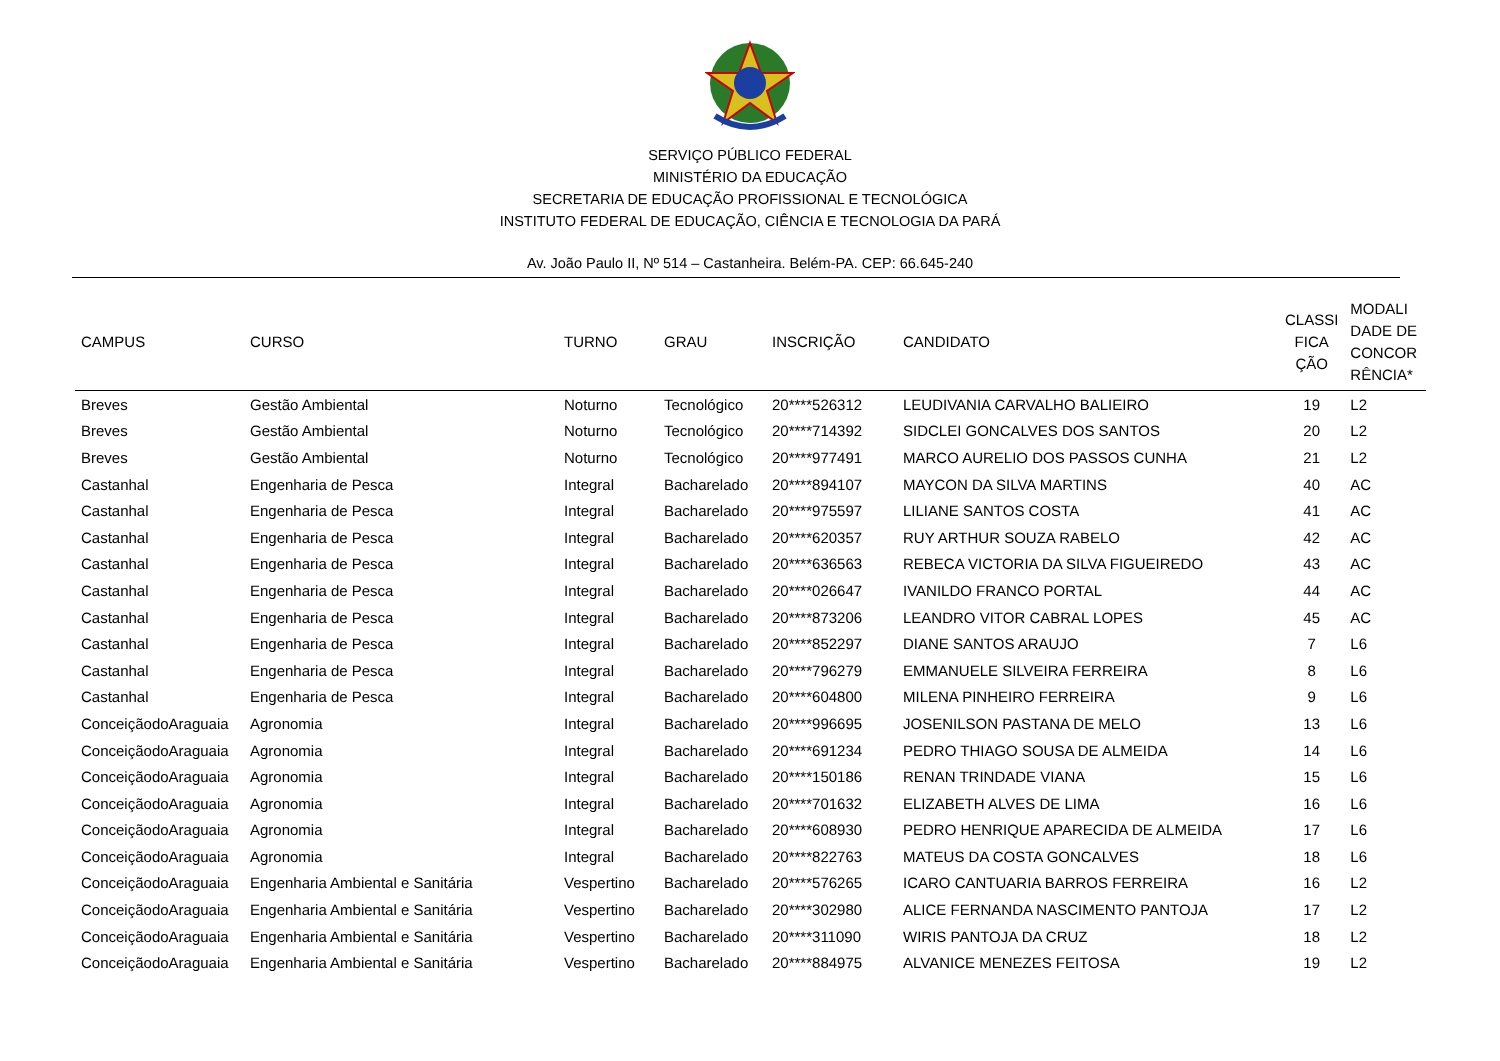SERVIÇO PÚBLICO FEDERAL
MINISTÉRIO DA EDUCAÇÃO
SECRETARIA DE EDUCAÇÃO PROFISSIONAL E TECNOLÓGICA
INSTITUTO FEDERAL DE EDUCAÇÃO, CIÊNCIA E TECNOLOGIA DA PARÁ
Av. João Paulo II, Nº 514 – Castanheira. Belém-PA. CEP: 66.645-240
| CAMPUS | CURSO | TURNO | GRAU | INSCRIÇÃO | CANDIDATO | CLASSI FICA ÇÃO | MODALI DADE DE CONCOR RÊNCIA* |
| --- | --- | --- | --- | --- | --- | --- | --- |
| Breves | Gestão Ambiental | Noturno | Tecnológico | 20****526312 | LEUDIVANIA CARVALHO BALIEIRO | 19 | L2 |
| Breves | Gestão Ambiental | Noturno | Tecnológico | 20****714392 | SIDCLEI GONCALVES DOS SANTOS | 20 | L2 |
| Breves | Gestão Ambiental | Noturno | Tecnológico | 20****977491 | MARCO AURELIO DOS PASSOS CUNHA | 21 | L2 |
| Castanhal | Engenharia de Pesca | Integral | Bacharelado | 20****894107 | MAYCON DA SILVA MARTINS | 40 | AC |
| Castanhal | Engenharia de Pesca | Integral | Bacharelado | 20****975597 | LILIANE SANTOS COSTA | 41 | AC |
| Castanhal | Engenharia de Pesca | Integral | Bacharelado | 20****620357 | RUY ARTHUR SOUZA RABELO | 42 | AC |
| Castanhal | Engenharia de Pesca | Integral | Bacharelado | 20****636563 | REBECA VICTORIA DA SILVA FIGUEIREDO | 43 | AC |
| Castanhal | Engenharia de Pesca | Integral | Bacharelado | 20****026647 | IVANILDO FRANCO PORTAL | 44 | AC |
| Castanhal | Engenharia de Pesca | Integral | Bacharelado | 20****873206 | LEANDRO VITOR CABRAL LOPES | 45 | AC |
| Castanhal | Engenharia de Pesca | Integral | Bacharelado | 20****852297 | DIANE SANTOS ARAUJO | 7 | L6 |
| Castanhal | Engenharia de Pesca | Integral | Bacharelado | 20****796279 | EMMANUELE SILVEIRA FERREIRA | 8 | L6 |
| Castanhal | Engenharia de Pesca | Integral | Bacharelado | 20****604800 | MILENA PINHEIRO FERREIRA | 9 | L6 |
| ConceiçãodoAraguaia | Agronomia | Integral | Bacharelado | 20****996695 | JOSENILSON PASTANA DE MELO | 13 | L6 |
| ConceiçãodoAraguaia | Agronomia | Integral | Bacharelado | 20****691234 | PEDRO THIAGO SOUSA DE ALMEIDA | 14 | L6 |
| ConceiçãodoAraguaia | Agronomia | Integral | Bacharelado | 20****150186 | RENAN TRINDADE VIANA | 15 | L6 |
| ConceiçãodoAraguaia | Agronomia | Integral | Bacharelado | 20****701632 | ELIZABETH ALVES DE LIMA | 16 | L6 |
| ConceiçãodoAraguaia | Agronomia | Integral | Bacharelado | 20****608930 | PEDRO HENRIQUE APARECIDA DE ALMEIDA | 17 | L6 |
| ConceiçãodoAraguaia | Agronomia | Integral | Bacharelado | 20****822763 | MATEUS DA COSTA GONCALVES | 18 | L6 |
| ConceiçãodoAraguaia | Engenharia Ambiental e Sanitária | Vespertino | Bacharelado | 20****576265 | ICARO CANTUARIA BARROS FERREIRA | 16 | L2 |
| ConceiçãodoAraguaia | Engenharia Ambiental e Sanitária | Vespertino | Bacharelado | 20****302980 | ALICE FERNANDA NASCIMENTO PANTOJA | 17 | L2 |
| ConceiçãodoAraguaia | Engenharia Ambiental e Sanitária | Vespertino | Bacharelado | 20****311090 | WIRIS PANTOJA DA CRUZ | 18 | L2 |
| ConceiçãodoAraguaia | Engenharia Ambiental e Sanitária | Vespertino | Bacharelado | 20****884975 | ALVANICE MENEZES FEITOSA | 19 | L2 |